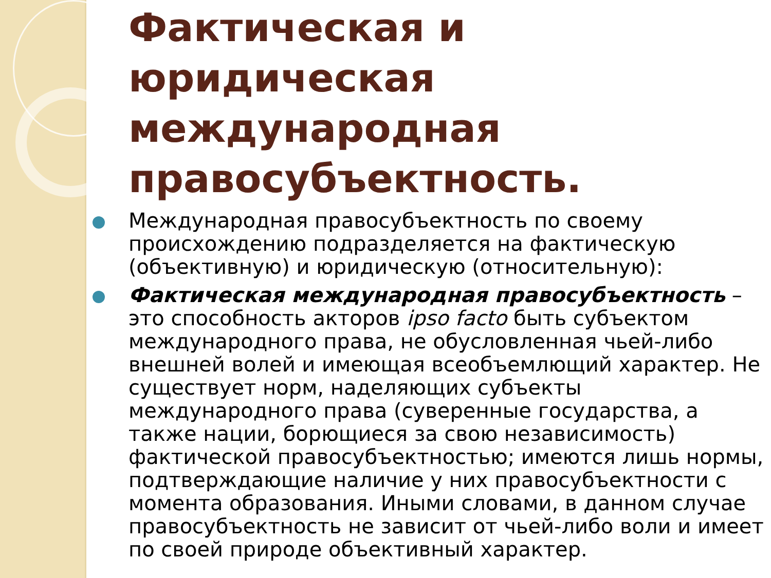Фактическая и юридическая международная правосубъектность.
Международная правосубъектность по своему происхождению подразделяется на фактическую (объективную) и юридическую (относительную):
Фактическая международная правосубъектность – это способность акторов ipso facto быть субъектом международного права, не обусловленная чьей-либо внешней волей и имеющая всеобъемлющий характер. Не существует норм, наделяющих субъекты международного права (суверенные государства, а также нации, борющиеся за свою независимость) фактической правосубъектностью; имеются лишь нормы, подтверждающие наличие у них правосубъектности с момента образования. Иными словами, в данном случае правосубъектность не зависит от чьей-либо воли и имеет по своей природе объективный характер.